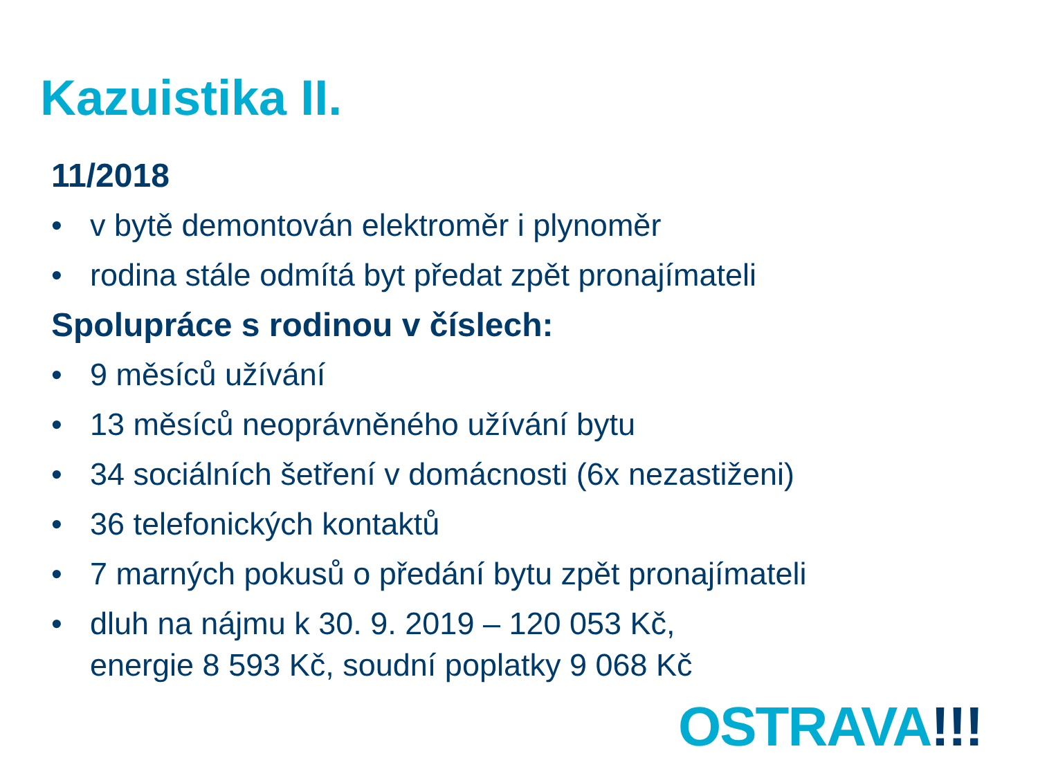Kazuistika II.
11/2018
• v bytě demontován elektroměr i plynoměr
• rodina stále odmítá byt předat zpět pronajímateli
Spolupráce s rodinou v číslech:
• 9 měsíců užívání
• 13 měsíců neoprávněného užívání bytu
• 34 sociálních šetření v domácnosti (6x nezastiženi)
• 36 telefonických kontaktů
• 7 marných pokusů o předání bytu zpět pronajímateli
• dluh na nájmu k 30. 9. 2019 – 120 053 Kč,
energie 8 593 Kč, soudní poplatky 9 068 Kč
OSTRAVA!!!